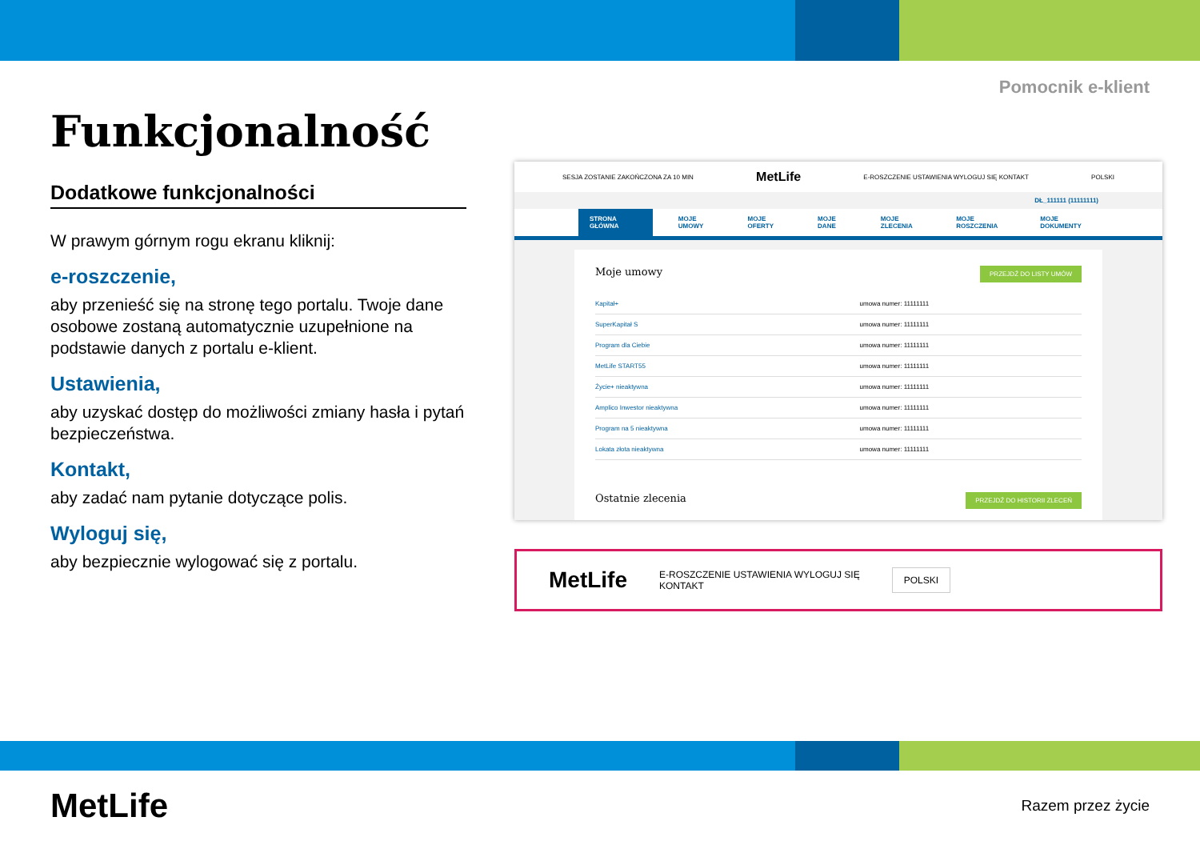Pomocnik e-klient
Funkcjonalność
Dodatkowe funkcjonalności
W prawym górnym rogu ekranu kliknij:
e-roszczenie,
aby przenieść się na stronę tego portalu. Twoje dane osobowe zostaną automatycznie uzupełnione na podstawie danych z portalu e-klient.
Ustawienia,
aby uzyskać dostęp do możliwości zmiany hasła i pytań bezpieczeństwa.
Kontakt,
aby zadać nam pytanie dotyczące polis.
Wyloguj się,
aby bezpiecznie wylogować się z portalu.
SESJA ZOSTANIE ZAKOŃCZONA ZA 10 MIN MetLife E-ROSZCZENIE USTAWIENIA WYLOGUJ SIĘ KONTAKT POLSKI
DŁ_111111 (11111111)
STRONA GŁÓWNA MOJE UMOWY MOJE OFERTY MOJE DANE MOJE ZLECENIA MOJE ROSZCZENIA MOJE DOKUMENTY
PRZEJDŹ DO LISTY UMÓW
Moje umowy
| Kapitał+ | umowa numer: 11111111 |
| SuperKapitał S | umowa numer: 11111111 |
| Program dla Ciebie | umowa numer: 11111111 |
| MetLife START55 | umowa numer: 11111111 |
| Życie+ nieaktywna | umowa numer: 11111111 |
| Amplico Inwestor nieaktywna | umowa numer: 11111111 |
| Program na 5 nieaktywna | umowa numer: 11111111 |
| Lokata złota nieaktywna | umowa numer: 11111111 |
PRZEJDŹ DO HISTORII ZLECEŃ Ostatnie zlecenia
MetLife E-ROSZCZENIE USTAWIENIA WYLOGUJ SIĘ
KONTAKT POLSKI
MetLife Razem przez życie